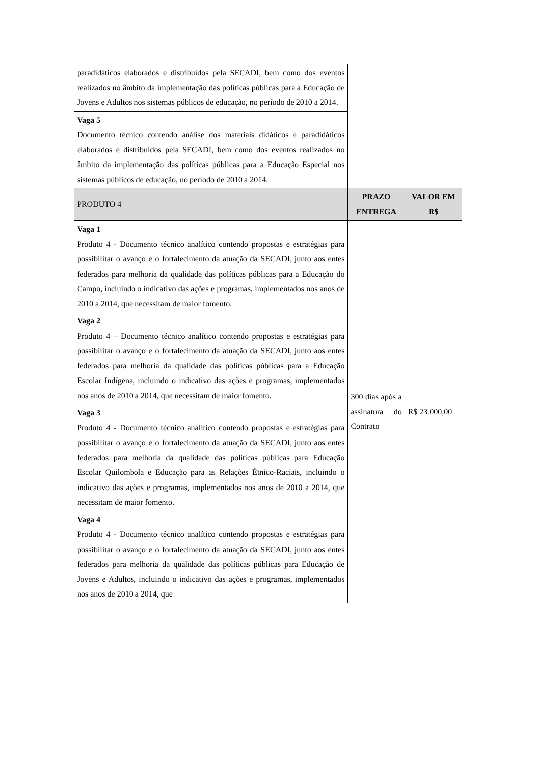| paradidáticos elaborados e distribuídos pela SECADI, bem como dos eventos realizados no âmbito da implementação das políticas públicas para a Educação de Jovens e Adultos nos sistemas públicos de educação, no período de 2010 a 2014. | | |
| Vaga 5 Documento técnico contendo análise dos materiais didáticos e paradidáticos elaborados e distribuídos pela SECADI, bem como dos eventos realizados no âmbito da implementação das políticas públicas para a Educação Especial nos sistemas públicos de educação, no período de 2010 a 2014. | | |
| PRODUTO 4 | PRAZO ENTREGA | VALOR EM R$ |
| Vaga 1 Produto 4 - Documento técnico analítico contendo propostas e estratégias para possibilitar o avanço e o fortalecimento da atuação da SECADI, junto aos entes federados para melhoria da qualidade das políticas públicas para a Educação do Campo, incluindo o indicativo das ações e programas, implementados nos anos de 2010 a 2014, que necessitam de maior fomento. | 300 dias após a assinatura do Contrato | R$ 23.000,00 |
| Vaga 2 Produto 4 – Documento técnico analítico contendo propostas e estratégias para possibilitar o avanço e o fortalecimento da atuação da SECADI, junto aos entes federados para melhoria da qualidade das políticas públicas para a Educação Escolar Indígena, incluindo o indicativo das ações e programas, implementados nos anos de 2010 a 2014, que necessitam de maior fomento. | | |
| Vaga 3 Produto 4 - Documento técnico analítico contendo propostas e estratégias para possibilitar o avanço e o fortalecimento da atuação da SECADI, junto aos entes federados para melhoria da qualidade das políticas públicas para Educação Escolar Quilombola e Educação para as Relações Étnico-Raciais, incluindo o indicativo das ações e programas, implementados nos anos de 2010 a 2014, que necessitam de maior fomento. | | |
| Vaga 4 Produto 4 - Documento técnico analítico contendo propostas e estratégias para possibilitar o avanço e o fortalecimento da atuação da SECADI, junto aos entes federados para melhoria da qualidade das políticas públicas para Educação de Jovens e Adultos, incluindo o indicativo das ações e programas, implementados nos anos de 2010 a 2014, que | | |